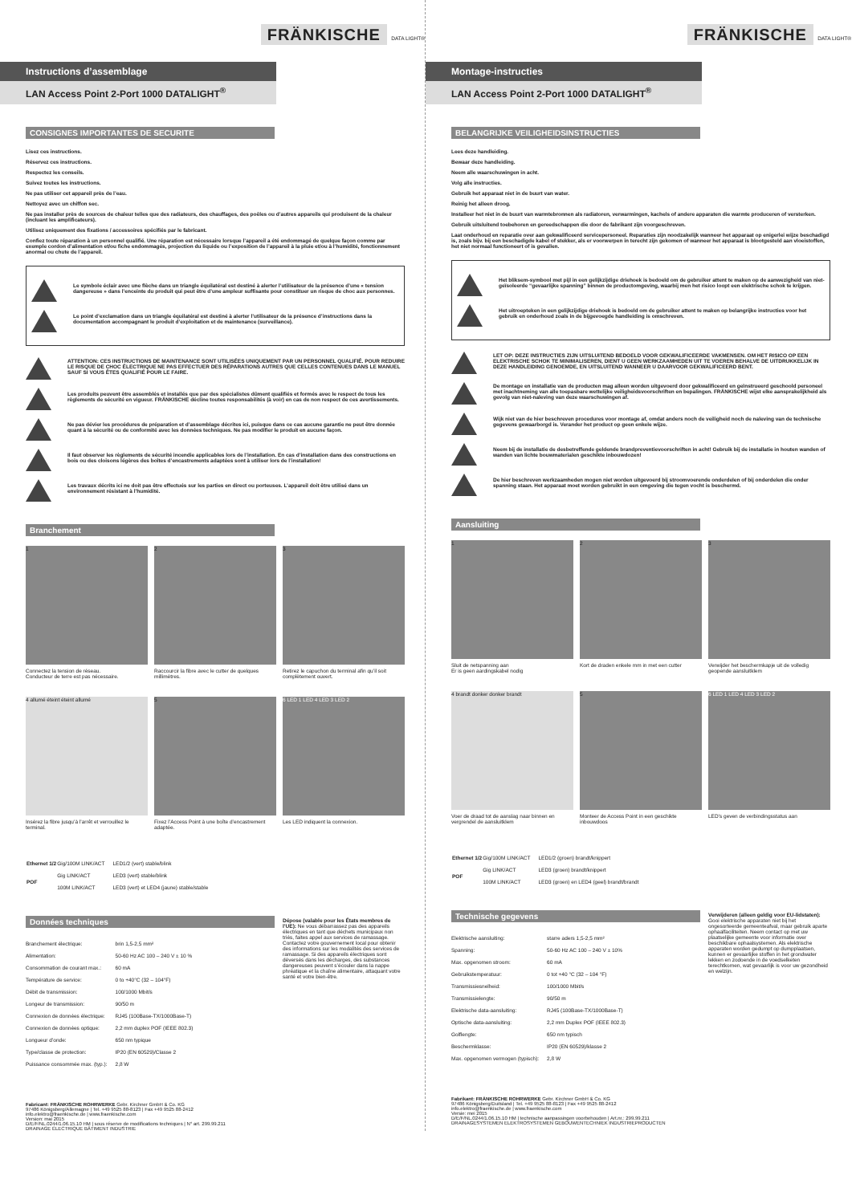FRÄNKISCHE DATA LIGHT®
Instructions d’assemblage
LAN Access Point 2-Port 1000 DATALIGHT<sup>®</sup>
CONSIGNES IMPORTANTES DE SECURITE
Lisez ces instructions.
Réservez ces instructions.
Respectez les conseils.
Suivez toutes les instructions.
Ne pas utiliser cet appareil près de l’eau.
Nettoyez avec un chiffon sec.
Ne pas installer près de sources de chaleur telles que des radiateurs, des chauffages, des poêles ou d’autres appareils qui produisent de la chaleur (incluant les amplificateurs).
Utilisez uniquement des fixations / accessoires spécifiés par le fabricant.
Confiez toute réparation à un personnel qualifié. Une réparation est nécessaire lorsque l’appareil a été endommagé de quelque façon comme par exemple cordon d’alimentation et/ou fiche endommagés, projection du liquide ou l’exposition de l’appareil à la pluie et/ou à l’humidité, fonctionnement anormal ou chute de l’appareil.
Le symbole éclair avec une flèche dans un triangle équilatéral est destiné à alerter l’utilisateur de la présence d’une « tension dangereuse » dans l’enceinte du produit qui peut être d’une ampleur suffisante pour constituer un risque de choc aux personnes.
Le point d’exclamation dans un triangle équilatéral est destiné à alerter l’utilisateur de la présence d’instructions dans la documentation accompagnant le produit d’exploitation et de maintenance (surveillance).
ATTENTION: CES INSTRUCTIONS DE MAINTENANCE SONT UTILISÉES UNIQUEMENT PAR UN PERSONNEL QUALIFIÉ. POUR REDUIRE LE RISQUE DE CHOC ÉLECTRIQUE NE PAS EFFECTUER DES RÉPARATIONS AUTRES QUE CELLES CONTENUES DANS LE MANUEL SAUF SI VOUS ÊTES QUALIFIÉ POUR LE FAIRE.
Les produits peuvent être assemblés et installés que par des spécialistes dûment qualifiés et formés avec le respect de tous les règlements de sécurité en vigueur. FRÄNKISCHE décline toutes responsabilités (à voir) en cas de non respect de ces avertissements.
Ne pas dévier les procédures de préparation et d’assemblage décrites ici, puisque dans ce cas aucune garantie ne peut être donnée quant à la sécurité ou de conformité avec les données techniques. Ne pas modifier le produit en aucune façon.
Il faut observer les règlements de sécurité incendie applicables lors de l’installation. En cas d’installation dans des constructions en bois ou des cloisons légères des boîtes d’encastrements adaptées sont à utiliser lors de l’installation!
Les travaux décrits ici ne doit pas être effectués sur les parties en direct ou porteuses. L’appareil doit être utilisé dans un environnement résistant à l’humidité.
Branchement
1
Connectez la tension de réseau.
Conducteur de terre est pas nécessaire.
2
Raccourcir la fibre avec le cutter de quelques millimètres.
3
Retirez le capuchon du terminal afin qu’il soit complètement ouvert.
4 allumé éteint éteint allumé
Insérez la fibre jusqu’à l’arrêt et verrouillez le terminal.
5
Fixez l’Access Point à une boîte d’encastrement adaptée.
6 LED 1 LED 4 LED 3 LED 2
Les LED indiquent la connexion.
| Ethernet 1/2 | Gig/100M LINK/ACT | LED1/2 (vert) stable/blink |
| POF | Gig LINK/ACT | LED3 (vert) stable/blink |
| | 100M LINK/ACT | LED3 (vert) et LED4 (jaune) stable/stable |
Données techniques
| Branchement électrique: | brin 1,5-2,5 mm² |
| Alimentation: | 50-60 Hz AC 100 – 240 V ± 10 % |
| Consommation de courant max.: | 60 mA |
| Température de service: | 0 to +40°C (32 – 104°F) |
| Débit de transmission: | 100/1000 Mbit/s |
| Longeur de transmission: | 90/50 m |
| Connexion de données électrique: | RJ45 (100Base-TX/1000Base-T) |
| Connexion de données optique: | 2,2 mm duplex POF (IEEE 802.3) |
| Longueur d’onde: | 650 nm typique |
| Type/classe de protection: | IP20 (EN 60529)/Classe 2 |
| Puissance consommée max. (typ.): | 2,8 W |
Dépose (valable pour les États membres de l’UE): Ne vous débarrassez pas des appareils électriques en tant que déchets municipaux non triés, faites appel aux services de ramassage. Contactez votre gouvernement local pour obtenir des informations sur les modalités des services de ramassage. Si des appareils électriques sont déversés dans les décharges, des substances dangereuses peuvent s’écouler dans la nappe phréatique et la chaîne alimentaire, attaquant votre santé et votre bien-être.
Fabricant: FRÄNKISCHE ROHRWERKE Gebr. Kirchner GmbH & Co. KG
97486 Königsberg/Allemagne | Tel. +49 9525 88-8123 | Fax +49 9525 88-2412
info.elektro@fraenkische.de | www.fraenkische.com
Version: mai 2015
D/E/F/NL.0244/1.06.15.10 HM | sous réserve de modifications techniques | N° art. 299.99.211
DRAINAGE ÉLECTRIQUE BÂTIMENT INDUSTRIE
FRÄNKISCHE DATA LIGHT®
Montage-instructies
LAN Access Point 2-Port 1000 DATALIGHT<sup>®</sup>
BELANGRIJKE VEILIGHEIDSINSTRUCTIES
Lees deze handleiding.
Bewaar deze handleiding.
Neem alle waarschuwingen in acht.
Volg alle instructies.
Gebruik het apparaat niet in de buurt van water.
Reinig het alleen droog.
Installeer het niet in de buurt van warmtebronnen als radiatoren, verwarmingen, kachels of andere apparaten die warmte produceren of versterken.
Gebruik uitsluitend toebehoren en gereedschappen die door de fabrikant zijn voorgeschreven.
Laat onderhoud en reparatie over aan gekwalificeerd servicepersoneel. Reparaties zijn noodzakelijk wanneer het apparaat op enigerlei wijze beschadigd is, zoals bijv. bij een beschadigde kabel of stekker, als er voorwerpen in terecht zijn gekomen of wanneer het apparaat is blootgesteld aan vloeistoffen, het niet normaal functioneert of is gevallen.
Het bliksem-symbool met pijl in een gelijkzijdige driehoek is bedoeld om de gebruiker attent te maken op de aanwezigheid van niet-geïsoleerde “gevaarlijke spanning” binnen de productomgeving, waarbij men het risico loopt een elektrische schok te krijgen.
Het uitroepteken in een gelijkzijdige driehoek is bedoeld om de gebruiker attent te maken op belangrijke instructies voor het gebruik en onderhoud zoals in de bijgevoegde handleiding is omschreven.
LET OP: DEZE INSTRUCTIES ZIJN UITSLUITEND BEDOELD VOOR GEKWALIFICEERDE VAKMENSEN. OM HET RISICO OP EEN ELEKTRISCHE SCHOK TE MINIMALISEREN, DIENT U GEEN WERKZAAMHEDEN UIT TE VOEREN BEHALVE DE UITDRUKKELIJK IN DEZE HANDLEIDING GENOEMDE, EN UITSLUITEND WANNEER U DAARVOOR GEKWALIFICEERD BENT.
De montage en installatie van de producten mag alleen worden uitgevoerd door gekwalificeerd en geïnstrueerd geschoold personeel met inachtneming van alle toepasbare wettelijke veiligheidsvoorschriften en bepalingen. FRÄNKISCHE wijst elke aansprakelijkheid als gevolg van niet-naleving van deze waarschuwingen af.
Wijk niet van de hier beschreven procedures voor montage af, omdat anders noch de veiligheid noch de naleving van de technische gegevens gewaarborgd is. Verander het product op geen enkele wijze.
Neem bij de installatie de desbetreffende geldende brandpreventievoorschriften in acht! Gebruik bij de installatie in houten wanden of wanden van lichte bouwmaterialen geschikte inbouwdozen!
De hier beschreven werkzaamheden mogen niet worden uitgevoerd bij stroomvoerende onderdelen of bij onderdelen die onder spanning staan. Het apparaat moet worden gebruikt in een omgeving die tegen vocht is beschermd.
Aansluiting
1
Sluit de netspanning aan
Er is geen aardingskabel nodig
2
Kort de draden enkele mm in met een cutter
3
Verwijder het beschermkapje uit de volledig geopende aansluitklem
4 brandt donker donker brandt
Voer de draad tot de aanslag naar binnen en vergrendel de aansluitklem
5
Monteer de Access Point in een geschikte inbouwdoos
6 LED 1 LED 4 LED 3 LED 2
LED’s geven de verbindingsstatus aan
| Ethernet 1/2 | Gig/100M LINK/ACT | LED1/2 (groen) brandt/knippert |
| POF | Gig LINK/ACT | LED3 (groen) brandt/knippert |
| | 100M LINK/ACT | LED3 (groen) en LED4 (geel) brandt/brandt |
Technische gegevens
| Elektrische aansluiting: | starre aders 1,5-2,5 mm² |
| Spanning: | 50-60 Hz AC 100 – 240 V ± 10% |
| Max. opgenomen stroom: | 60 mA |
| Gebruikstemperatuur: | 0 tot +40 °C (32 – 104 °F) |
| Transmissiesnelheid: | 100/1000 Mbit/s |
| Transmissielengte: | 90/50 m |
| Elektrische data-aansluiting: | RJ45 (100Base-TX/1000Base-T) |
| Optische data-aansluiting: | 2,2 mm Duplex POF (IEEE 802.3) |
| Golflengte: | 650 nm typisch |
| Beschermklasse: | IP20 (EN 60529)/klasse 2 |
| Max. opgenomen vermogen (typisch): | 2,8 W |
Verwijderen (alleen geldig voor EU-lidstaten): Gooi elektrische apparaten niet bij het ongesorteerde gemeenteafval, maar gebruik aparte ophaalfaciliteiten. Neem contact op met uw plaatselijke gemeente voor informatie over beschikbare ophaalsystemen. Als elektrische apparaten worden gedumpt op dumpplaatsen, kunnen er gevaarlijke stoffen in het grondwater lekken en zodoende in de voedselketen terechtkomen, wat gevaarlijk is voor uw gezondheid en welzijn.
Fabrikant: FRÄNKISCHE ROHRWERKE Gebr. Kirchner GmbH & Co. KG
97486 Königsberg/Duitsland | Tel. +49 9525 88-8123 | Fax +49 9525 88-2412
info.elektro@fraenkische.de | www.fraenkische.com
Versie: mei 2015
D/E/F/NL.0244/1.06.15.10 HM | technische aanpassingen voorbehouden | Art.nr.: 299.99.211
DRAINAGESYSTEMEN ELEKTROSYSTEMEN GEBOUWENTECHNIEK INDUSTRIEPRODUCTEN